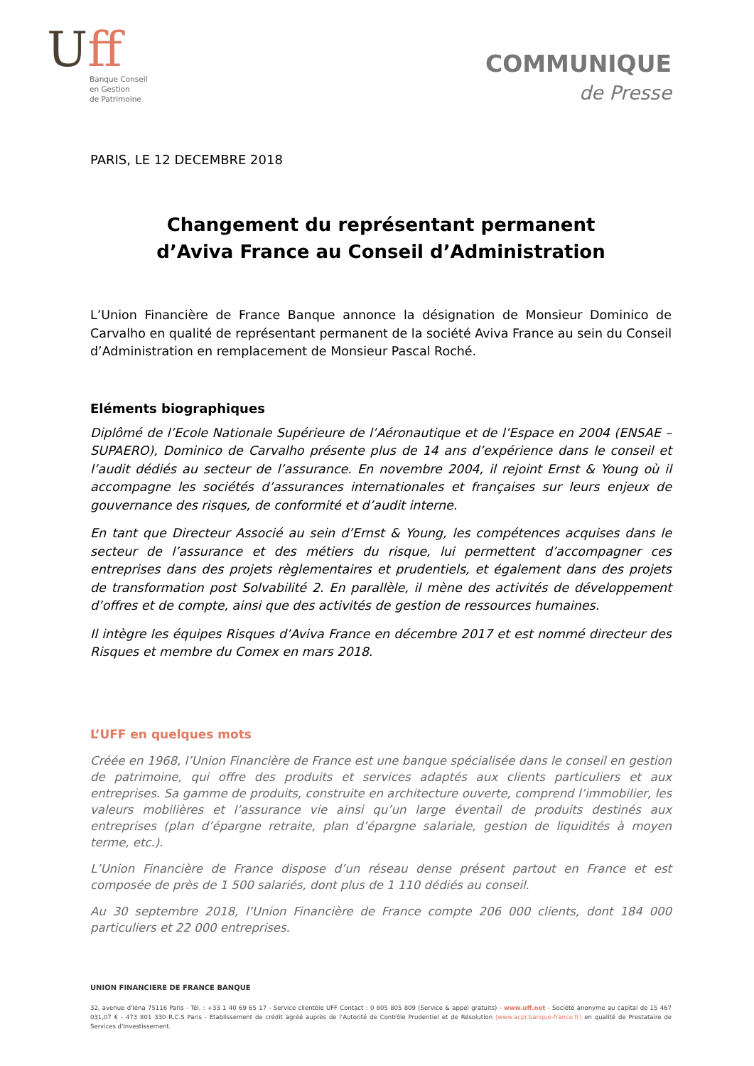Uff
Banque Conseil
en Gestion
de Patrimoine
COMMUNIQUE
de Presse
PARIS, LE 12 DECEMBRE 2018
Changement du représentant permanent
d’Aviva France au Conseil d’Administration
L’Union Financière de France Banque annonce la désignation de Monsieur Dominico de Carvalho en qualité de représentant permanent de la société Aviva France au sein du Conseil d’Administration en remplacement de Monsieur Pascal Roché.
Eléments biographiques
Diplômé de l’Ecole Nationale Supérieure de l’Aéronautique et de l’Espace en 2004 (ENSAE – SUPAERO), Dominico de Carvalho présente plus de 14 ans d’expérience dans le conseil et l’audit dédiés au secteur de l’assurance. En novembre 2004, il rejoint Ernst & Young où il accompagne les sociétés d’assurances internationales et françaises sur leurs enjeux de gouvernance des risques, de conformité et d’audit interne.
En tant que Directeur Associé au sein d’Ernst & Young, les compétences acquises dans le secteur de l’assurance et des métiers du risque, lui permettent d’accompagner ces entreprises dans des projets règlementaires et prudentiels, et également dans des projets de transformation post Solvabilité 2. En parallèle, il mène des activités de développement d’offres et de compte, ainsi que des activités de gestion de ressources humaines.
Il intègre les équipes Risques d’Aviva France en décembre 2017 et est nommé directeur des Risques et membre du Comex en mars 2018.
L’UFF en quelques mots
Créée en 1968, l’Union Financière de France est une banque spécialisée dans le conseil en gestion de patrimoine, qui offre des produits et services adaptés aux clients particuliers et aux entreprises. Sa gamme de produits, construite en architecture ouverte, comprend l’immobilier, les valeurs mobilières et l’assurance vie ainsi qu’un large éventail de produits destinés aux entreprises (plan d’épargne retraite, plan d’épargne salariale, gestion de liquidités à moyen terme, etc.).
L’Union Financière de France dispose d’un réseau dense présent partout en France et est composée de près de 1 500 salariés, dont plus de 1 110 dédiés au conseil.
Au 30 septembre 2018, l’Union Financière de France compte 206 000 clients, dont 184 000 particuliers et 22 000 entreprises.
UNION FINANCIERE DE FRANCE BANQUE
32, avenue d'Iéna 75116 Paris - Tél. : +33 1 40 69 65 17 - Service clientèle UFF Contact : 0 805 805 809 (Service & appel gratuits) - www.uff.net - Société anonyme au capital de 15 467 031,07 € - 473 801 330 R.C.S Paris - Etablissement de crédit agréé auprès de l'Autorité de Contrôle Prudentiel et de Résolution (www.acpr.banque-france.fr) en qualité de Prestataire de Services d'Investissement.